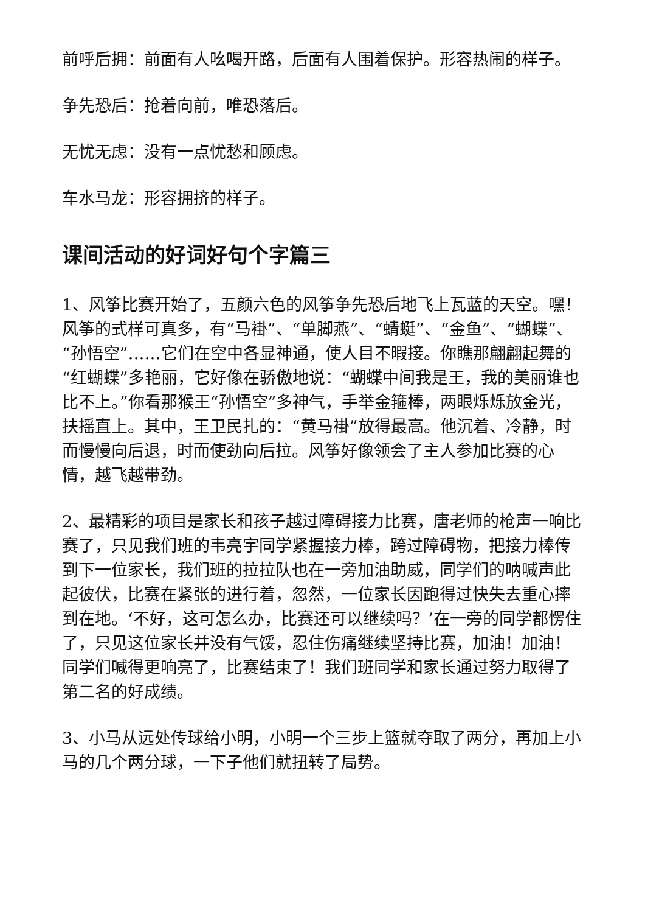前呼后拥：前面有人吆喝开路，后面有人围着保护。形容热闹的样子。
争先恐后：抢着向前，唯恐落后。
无忧无虑：没有一点忧愁和顾虑。
车水马龙：形容拥挤的样子。
课间活动的好词好句个字篇三
1、风筝比赛开始了，五颜六色的风筝争先恐后地飞上瓦蓝的天空。嘿！风筝的式样可真多，有“马褂”、“单脚燕”、“蜻蜓”、“金鱼”、“蝴蝶”、“孙悟空”……它们在空中各显神通，使人目不暇接。你瞧那翩翩起舞的“红蝴蝶”多艳丽，它好像在骄傲地说：“蝴蝶中间我是王，我的美丽谁也比不上。”你看那猴王“孙悟空”多神气，手举金箍棒，两眼烁烁放金光，扶摇直上。其中，王卫民扎的：“黄马褂”放得最高。他沉着、冷静，时而慢慢向后退，时而使劲向后拉。风筝好像领会了主人参加比赛的心情，越飞越带劲。
2、最精彩的项目是家长和孩子越过障碍接力比赛，唐老师的枪声一响比赛了，只见我们班的韦亮宇同学紧握接力棒，跨过障碍物，把接力棒传到下一位家长，我们班的拉拉队也在一旁加油助威，同学们的呐喊声此起彼伏，比赛在紧张的进行着，忽然，一位家长因跑得过快失去重心摔到在地。‘不好，这可怎么办，比赛还可以继续吗？’在一旁的同学都愣住了，只见这位家长并没有气馁，忍住伤痛继续坚持比赛，加油！加油！同学们喊得更响亮了，比赛结束了！我们班同学和家长通过努力取得了第二名的好成绩。
3、小马从远处传球给小明，小明一个三步上篮就夺取了两分，再加上小马的几个两分球，一下子他们就扭转了局势。